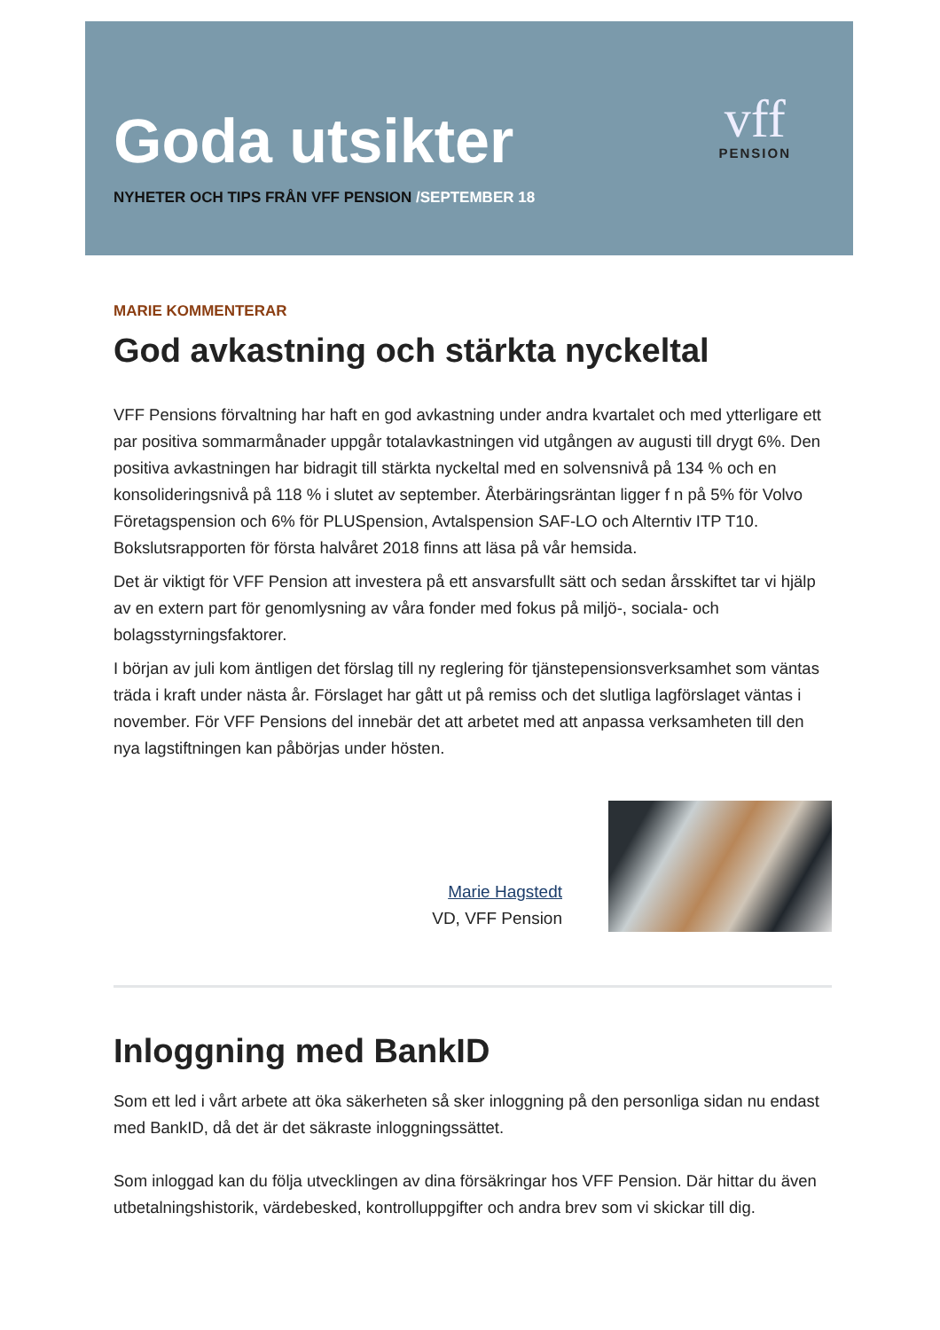Goda utsikter
NYHETER OCH TIPS FRÅN VFF PENSION /SEPTEMBER 18
vff
PENSION
MARIE KOMMENTERAR
God avkastning och stärkta nyckeltal
VFF Pensions förvaltning har haft en god avkastning under andra kvartalet och med ytterligare ett par positiva sommarmånader uppgår totalavkastningen vid utgången av augusti till drygt 6%. Den positiva avkastningen har bidragit till stärkta nyckeltal med en solvensnivå på 134 % och en konsolideringsnivå på 118 % i slutet av september. Återbäringsräntan ligger f n på 5% för Volvo Företagspension och 6% för PLUSpension, Avtalspension SAF-LO och Alterntiv ITP T10. Bokslutsrapporten för första halvåret 2018 finns att läsa på vår hemsida.
Det är viktigt för VFF Pension att investera på ett ansvarsfullt sätt och sedan årsskiftet tar vi hjälp av en extern part för genomlysning av våra fonder med fokus på miljö-, sociala- och bolagsstyrningsfaktorer.
I början av juli kom äntligen det förslag till ny reglering för tjänstepensionsverksamhet som väntas träda i kraft under nästa år. Förslaget har gått ut på remiss och det slutliga lagförslaget väntas i november. För VFF Pensions del innebär det att arbetet med att anpassa verksamheten till den nya lagstiftningen kan påbörjas under hösten.
Marie Hagstedt
VD, VFF Pension
Inloggning med BankID
Som ett led i vårt arbete att öka säkerheten så sker inloggning på den personliga sidan nu endast med BankID, då det är det säkraste inloggningssättet.
Som inloggad kan du följa utvecklingen av dina försäkringar hos VFF Pension. Där hittar du även utbetalningshistorik, värdebesked, kontrolluppgifter och andra brev som vi skickar till dig.